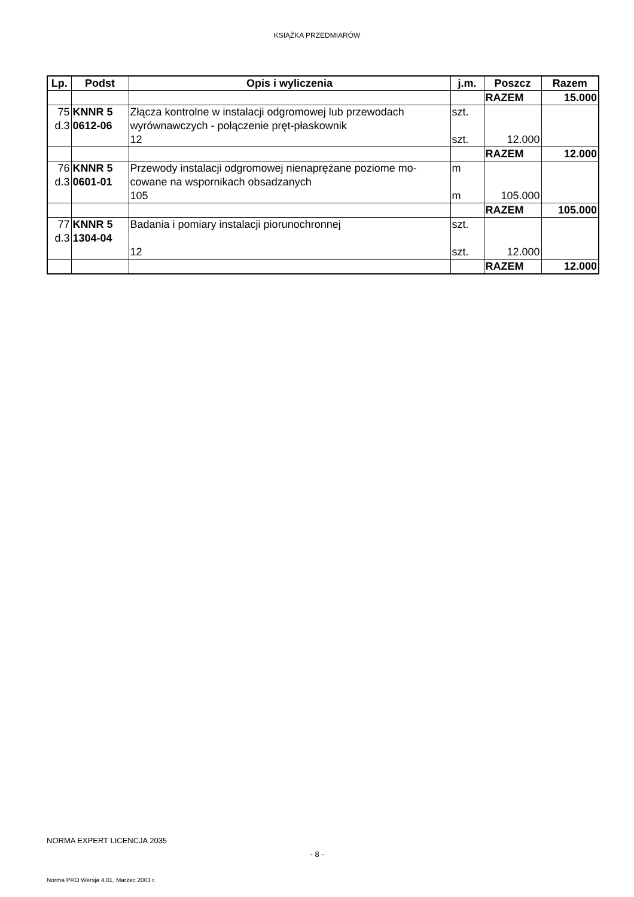KSIĄŻKA PRZEDMIARÓW
| Lp. | Podst | Opis i wyliczenia | j.m. | Poszcz | Razem |
| --- | --- | --- | --- | --- | --- |
| | | | | RAZEM | 15.000 |
| 75 d.3 | KNNR 5 0612-06 | Złącza kontrolne w instalacji odgromowej lub przewodach wyrównawczych - połączenie pręt-płaskownik 12 | szt. szt. | 12.000 | |
| | | | | RAZEM | 12.000 |
| 76 d.3 | KNNR 5 0601-01 | Przewody instalacji odgromowej nienaprężane poziome mo-cowane na wspornikach obsadzanych 105 | m m | 105.000 | |
| | | | | RAZEM | 105.000 |
| 77 d.3 | KNNR 5 1304-04 | Badania i pomiary instalacji piorunochronnej 12 | szt. szt. | 12.000 | |
| | | | | RAZEM | 12.000 |
NORMA EXPERT LICENCJA 2035
- 8 -
Norma PRO Wersja 4.01, Marzec 2003 r.